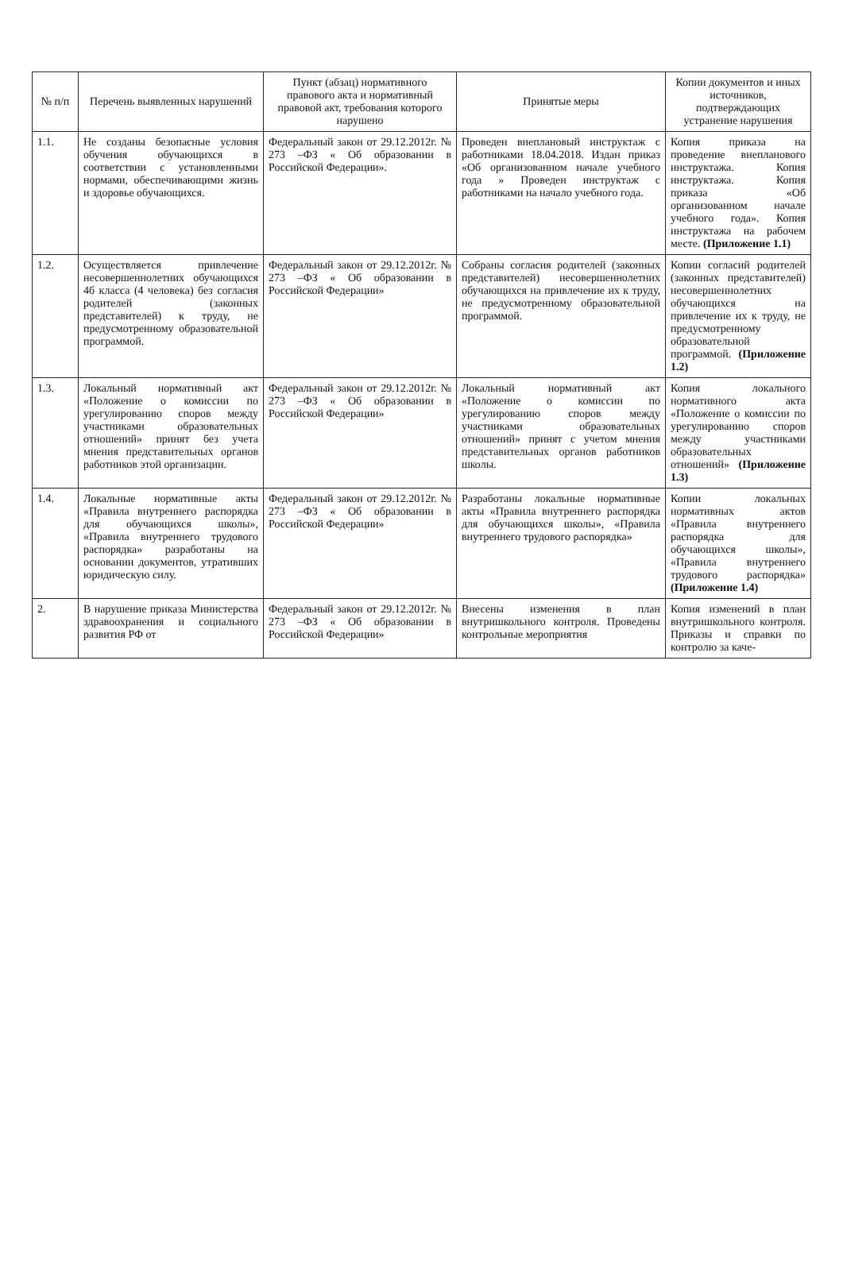| № п/п | Перечень выявленных нарушений | Пункт (абзац) нормативного правового акта и нормативный правовой акт, требования которого нарушено | Принятые меры | Копии документов и иных источников, подтверждающих устранение нарушения |
| --- | --- | --- | --- | --- |
| 1.1. | Не созданы безопасные условия обучения обучающихся в соответствии с установленными нормами, обеспечивающими жизнь и здоровье обучающихся. | Федеральный закон от 29.12.2012г. № 273 –ФЗ « Об образовании в Российской Федерации». | Проведен внеплановый инструктаж с работниками 18.04.2018. Издан приказ «Об организованном начале учебного года » Проведен инструктаж с работниками на начало учебного года. | Копия приказа на проведение внепланового инструктажа. Копия инструктажа. Копия приказа «Об организованном начале учебного года». Копия инструктажа на рабочем месте. (Приложение 1.1) |
| 1.2. | Осуществляется привлечение несовершеннолетних обучающихся 4б класса (4 человека) без согласия родителей (законных представителей) к труду, не предусмотренному образовательной программой. | Федеральный закон от 29.12.2012г. № 273 –ФЗ « Об образовании в Российской Федерации» | Собраны согласия родителей (законных представителей) несовершеннолетних обучающихся на привлечение их к труду, не предусмотренному образовательной программой. | Копии согласий родителей (законных представителей) несовершеннолетних обучающихся на привлечение их к труду, не предусмотренному образовательной программой. (Приложение 1.2) |
| 1.3. | Локальный нормативный акт «Положение о комиссии по урегулированию споров между участниками образовательных отношений» принят без учета мнения представительных органов работников этой организации. | Федеральный закон от 29.12.2012г. № 273 –ФЗ « Об образовании в Российской Федерации» | Локальный нормативный акт «Положение о комиссии по урегулированию споров между участниками образовательных отношений» принят с учетом мнения представительных органов работников школы. | Копия локального нормативного акта «Положение о комиссии по урегулированию споров между участниками образовательных отношений» (Приложение 1.3) |
| 1.4. | Локальные нормативные акты «Правила внутреннего распорядка для обучающихся школы», «Правила внутреннего трудового распорядка» разработаны на основании документов, утративших юридическую силу. | Федеральный закон от 29.12.2012г. № 273 –ФЗ « Об образовании в Российской Федерации» | Разработаны локальные нормативные акты «Правила внутреннего распорядка для обучающихся школы», «Правила внутреннего трудового распорядка» | Копии локальных нормативных актов «Правила внутреннего распорядка для обучающихся школы», «Правила внутреннего трудового распорядка» (Приложение 1.4) |
| 2. | В нарушение приказа Министерства здравоохранения и социального развития РФ от | Федеральный закон от 29.12.2012г. № 273 –ФЗ « Об образовании в Российской Федерации» | Внесены изменения в план внутришкольного контроля. Проведены контрольные мероприятия | Копия изменений в план внутришкольного контроля. Приказы и справки по контролю за каче- |